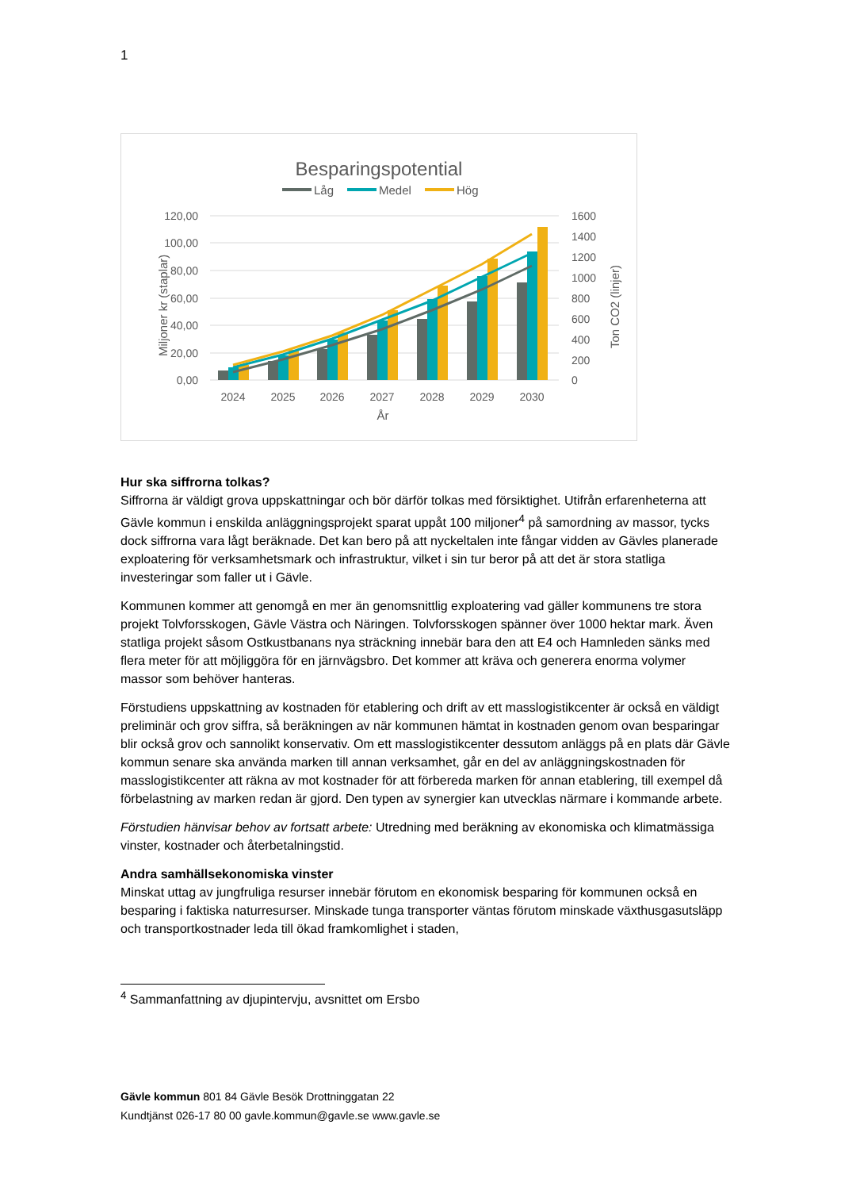1
Besparingspotential
Låg
Medel
Hög
120,00
100,00
80,00
60,00
40,00
20,00
0,00
1600
1400
1200
1000
800
600
400
200
0
Miljoner kr (staplar)
Ton CO2 (linjer)
2024
2025
2026
2027
2028
2029
2030
År
Hur ska siffrorna tolkas?
Siffrorna är väldigt grova uppskattningar och bör därför tolkas med försiktighet. Utifrån erfarenheterna att Gävle kommun i enskilda anläggningsprojekt sparat uppåt 100 miljoner<sup>4</sup> på samordning av massor, tycks dock siffrorna vara lågt beräknade. Det kan bero på att nyckeltalen inte fångar vidden av Gävles planerade exploatering för verksamhetsmark och infrastruktur, vilket i sin tur beror på att det är stora statliga investeringar som faller ut i Gävle.
Kommunen kommer att genomgå en mer än genomsnittlig exploatering vad gäller kommunens tre stora projekt Tolvforsskogen, Gävle Västra och Näringen. Tolvforsskogen spänner över 1000 hektar mark. Även statliga projekt såsom Ostkustbanans nya sträckning innebär bara den att E4 och Hamnleden sänks med flera meter för att möjliggöra för en järnvägsbro. Det kommer att kräva och generera enorma volymer massor som behöver hanteras.
Förstudiens uppskattning av kostnaden för etablering och drift av ett masslogistikcenter är också en väldigt preliminär och grov siffra, så beräkningen av när kommunen hämtat in kostnaden genom ovan besparingar blir också grov och sannolikt konservativ. Om ett masslogistikcenter dessutom anläggs på en plats där Gävle kommun senare ska använda marken till annan verksamhet, går en del av anläggningskostnaden för masslogistikcenter att räkna av mot kostnader för att förbereda marken för annan etablering, till exempel då förbelastning av marken redan är gjord. Den typen av synergier kan utvecklas närmare i kommande arbete.
Förstudien hänvisar behov av fortsatt arbete: Utredning med beräkning av ekonomiska och klimatmässiga vinster, kostnader och återbetalningstid.
Andra samhällsekonomiska vinster
Minskat uttag av jungfruliga resurser innebär förutom en ekonomisk besparing för kommunen också en besparing i faktiska naturresurser. Minskade tunga transporter väntas förutom minskade växthusgasutsläpp och transportkostnader leda till ökad framkomlighet i staden,
<sup>4</sup> Sammanfattning av djupintervju, avsnittet om Ersbo
Gävle kommun 801 84 Gävle Besök Drottninggatan 22
Kundtjänst 026-17 80 00 gavle.kommun@gavle.se www.gavle.se